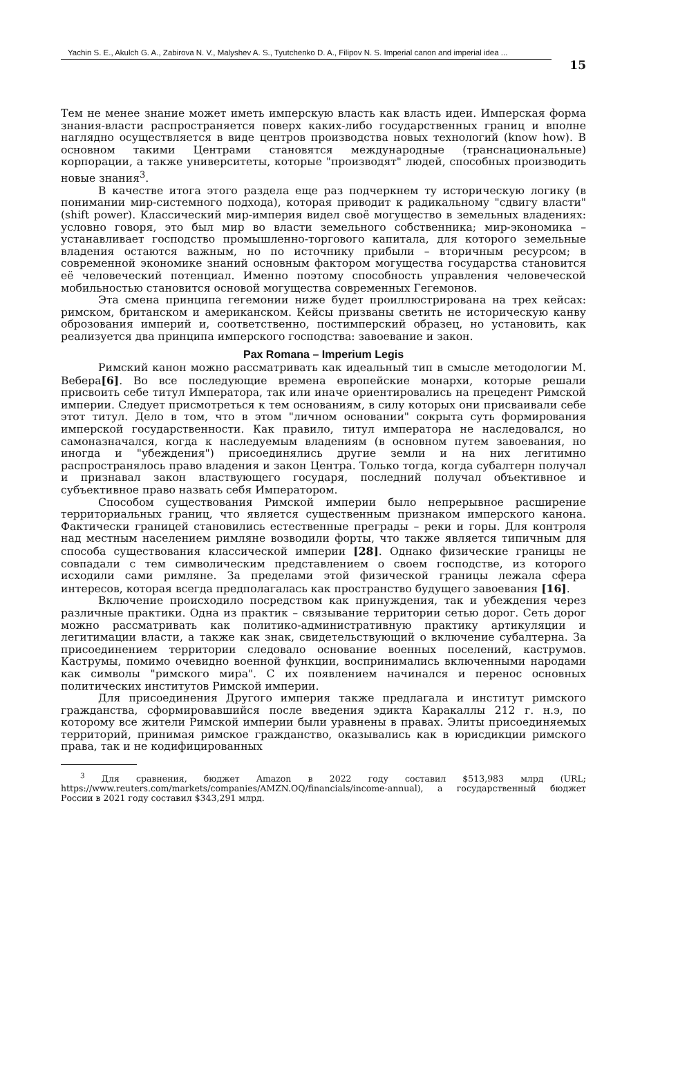Yachin S. E., Akulch G. A., Zabirova N. V., Malyshev A. S., Tyutchenko D. A., Filipov N. S. Imperial canon and imperial idea ...
15
Тем не менее знание может иметь имперскую власть как власть идеи. Имперская форма знания-власти распространяется поверх каких-либо государственных границ и вполне наглядно осуществляется в виде центров производства новых технологий (know how). В основном такими Центрами становятся международные (транснациональные) корпорации, а также университеты, которые "производят" людей, способных производить новые знания<sup>3</sup>.
В качестве итога этого раздела еще раз подчеркнем ту историческую логику (в понимании мир-системного подхода), которая приводит к радикальному "сдвигу власти" (shift power). Классический мир-империя видел своё могущество в земельных владениях: условно говоря, это был мир во власти земельного собственника; мир-экономика – устанавливает господство промышленно-торгового капитала, для которого земельные владения остаются важным, но по источнику прибыли – вторичным ресурсом; в современной экономике знаний основным фактором могущества государства становится её человеческий потенциал. Именно поэтому способность управления человеческой мобильностью становится основой могущества современных Гегемонов.
Эта смена принципа гегемонии ниже будет проиллюстрирована на трех кейсах: римском, британском и американском. Кейсы призваны светить не историческую канву оброзования империй и, соответственно, постимперский образец, но установить, как реализуется два принципа имперского господства: завоевание и закон.
Pax Romana – Imperium Legis
Римский канон можно рассматривать как идеальный тип в смысле методологии М. Вебера[6]. Во все последующие времена европейские монархи, которые решали присвоить себе титул Императора, так или иначе ориентировались на прецедент Римской империи. Следует присмотреться к тем основаниям, в силу которых они присваивали себе этот титул. Дело в том, что в этом "личном основании" сокрыта суть формирования имперской государственности. Как правило, титул императора не наследовался, но самоназначался, когда к наследуемым владениям (в основном путем завоевания, но иногда и "убеждения") присоединялись другие земли и на них легитимно распространялось право владения и закон Центра. Только тогда, когда субалтерн получал и признавал закон властвующего государя, последний получал объективное и субъективное право назвать себя Императором.
Способом существования Римской империи было непрерывное расширение территориальных границ, что является существенным признаком имперского канона. Фактически границей становились естественные преграды – реки и горы. Для контроля над местным населением римляне возводили форты, что также является типичным для способа существования классической империи [28]. Однако физические границы не совпадали с тем символическим представлением о своем господстве, из которого исходили сами римляне. За пределами этой физической границы лежала сфера интересов, которая всегда предполагалась как пространство будущего завоевания [16].
Включение происходило посредством как принуждения, так и убеждения через различные практики. Одна из практик – связывание территории сетью дорог. Сеть дорог можно рассматривать как политико-административную практику артикуляции и легитимации власти, а также как знак, свидетельствующий о включение субалтерна. За присоединением территории следовало основание военных поселений, каструмов. Каструмы, помимо очевидно военной функции, воспринимались включенными народами как символы "римского мира". С их появлением начинался и перенос основных политических институтов Римской империи.
Для присоединения Другого империя также предлагала и институт римского гражданства, сформировавшийся после введения эдикта Каракаллы 212 г. н.э, по которому все жители Римской империи были уравнены в правах. Элиты присоединяемых территорий, принимая римское гражданство, оказывались как в юрисдикции римского права, так и не кодифицированных
<sup>3</sup> Для сравнения, бюджет Amazon в 2022 году составил $513,983 млрд (URL; https://www.reuters.com/markets/companies/AMZN.OQ/financials/income-annual), а государственный бюджет России в 2021 году составил $343,291 млрд.